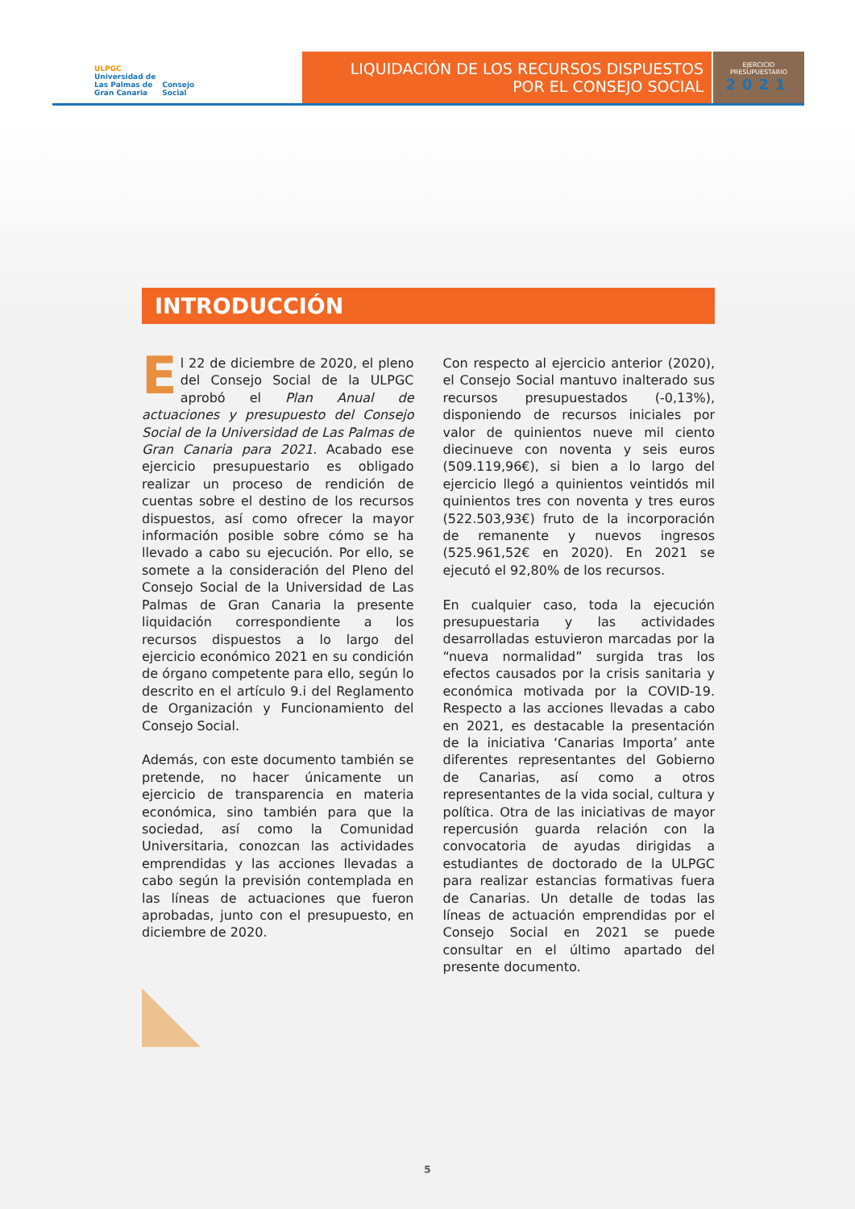ULPGC
Universidad de
Las Palmas de
Gran Canaria
Consejo
Social
LIQUIDACIÓN DE LOS RECURSOS DISPUESTOS
POR EL CONSEJO SOCIAL
EJERCICIO
PRESUPUESTARIO
2021
INTRODUCCIÓN
El 22 de diciembre de 2020, el pleno del Consejo Social de la ULPGC aprobó el Plan Anual de actuaciones y presupuesto del Consejo Social de la Universidad de Las Palmas de Gran Canaria para 2021. Acabado ese ejercicio presupuestario es obligado realizar un proceso de rendición de cuentas sobre el destino de los recursos dispuestos, así como ofrecer la mayor información posible sobre cómo se ha llevado a cabo su ejecución. Por ello, se somete a la consideración del Pleno del Consejo Social de la Universidad de Las Palmas de Gran Canaria la presente liquidación correspondiente a los recursos dispuestos a lo largo del ejercicio económico 2021 en su condición de órgano competente para ello, según lo descrito en el artículo 9.i del Reglamento de Organización y Funcionamiento del Consejo Social.
Además, con este documento también se pretende, no hacer únicamente un ejercicio de transparencia en materia económica, sino también para que la sociedad, así como la Comunidad Universitaria, conozcan las actividades emprendidas y las acciones llevadas a cabo según la previsión contemplada en las líneas de actuaciones que fueron aprobadas, junto con el presupuesto, en diciembre de 2020.
Con respecto al ejercicio anterior (2020), el Consejo Social mantuvo inalterado sus recursos presupuestados (-0,13%), disponiendo de recursos iniciales por valor de quinientos nueve mil ciento diecinueve con noventa y seis euros (509.119,96€), si bien a lo largo del ejercicio llegó a quinientos veintidós mil quinientos tres con noventa y tres euros (522.503,93€) fruto de la incorporación de remanente y nuevos ingresos (525.961,52€ en 2020). En 2021 se ejecutó el 92,80% de los recursos.
En cualquier caso, toda la ejecución presupuestaria y las actividades desarrolladas estuvieron marcadas por la “nueva normalidad” surgida tras los efectos causados por la crisis sanitaria y económica motivada por la COVID-19. Respecto a las acciones llevadas a cabo en 2021, es destacable la presentación de la iniciativa ‘Canarias Importa’ ante diferentes representantes del Gobierno de Canarias, así como a otros representantes de la vida social, cultura y política. Otra de las iniciativas de mayor repercusión guarda relación con la convocatoria de ayudas dirigidas a estudiantes de doctorado de la ULPGC para realizar estancias formativas fuera de Canarias. Un detalle de todas las líneas de actuación emprendidas por el Consejo Social en 2021 se puede consultar en el último apartado del presente documento.
5